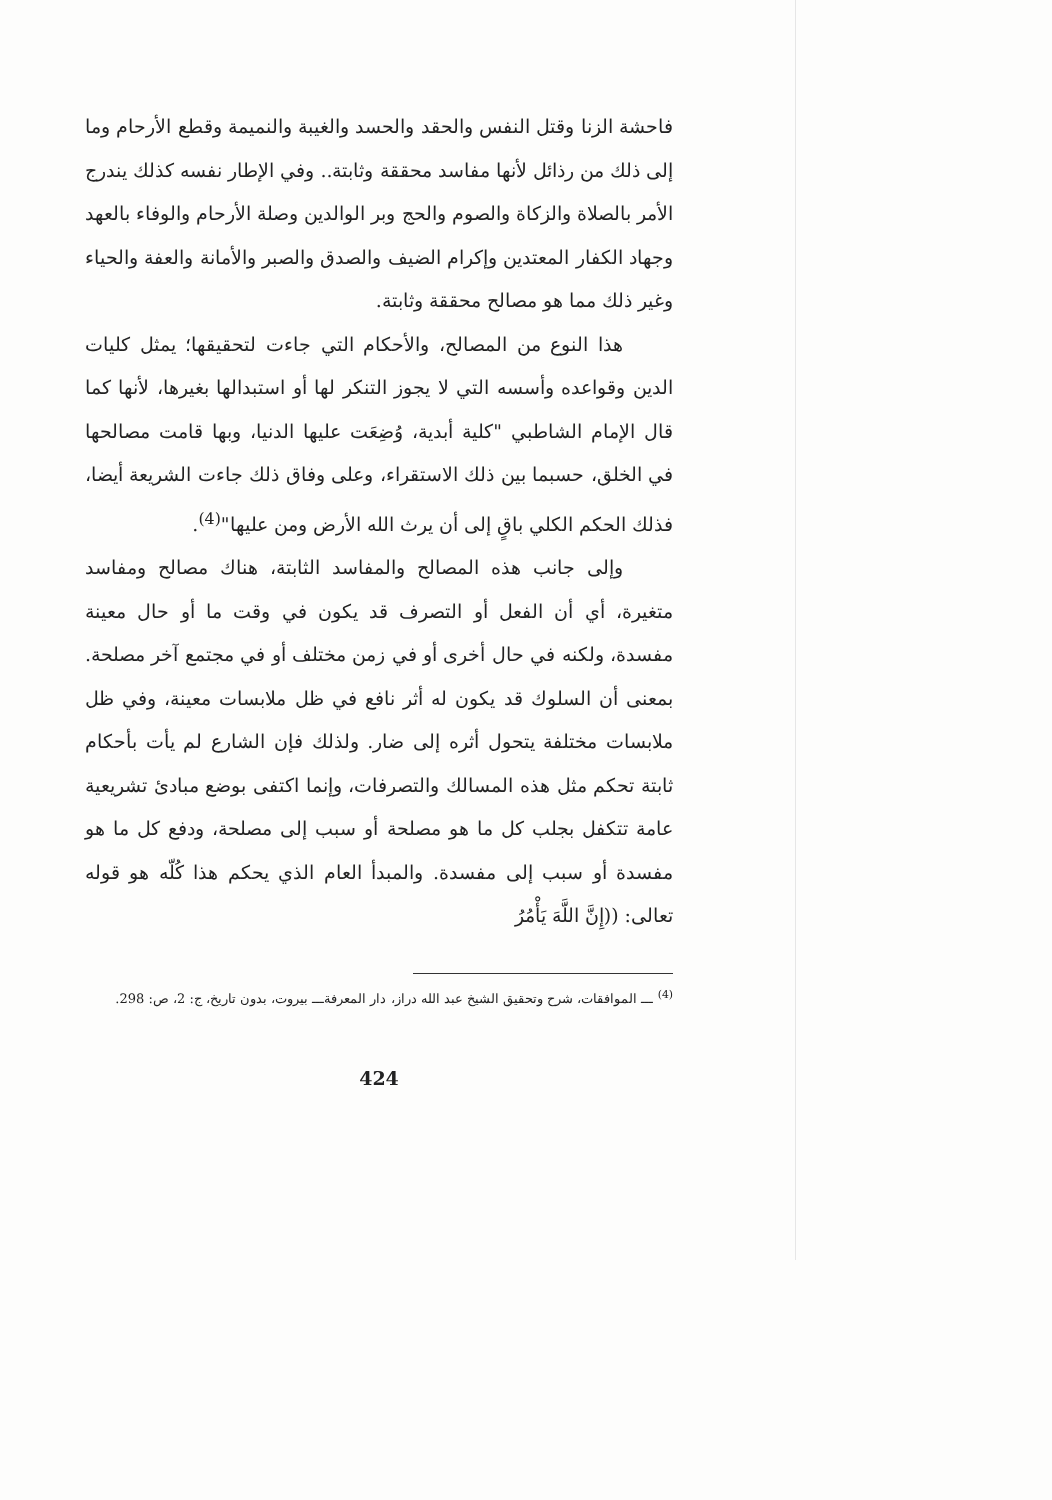فاحشة الزنا وقتل النفس والحقد والحسد والغيبة والنميمة وقطع الأرحام وما إلى ذلك من رذائل لأنها مفاسد محققة وثابتة.. وفي الإطار نفسه كذلك يندرج الأمر بالصلاة والزكاة والصوم والحج وبر الوالدين وصلة الأرحام والوفاء بالعهد وجهاد الكفار المعتدين وإكرام الضيف والصدق والصبر والأمانة والعفة والحياء وغير ذلك مما هو مصالح محققة وثابتة.
هذا النوع من المصالح، والأحكام التي جاءت لتحقيقها؛ يمثل كليات الدين وقواعده وأسسه التي لا يجوز التنكر لها أو استبدالها بغيرها، لأنها كما قال الإمام الشاطبي "كلية أبدية، وُضِعَت عليها الدنيا، وبها قامت مصالحها في الخلق، حسبما بين ذلك الاستقراء، وعلى وفاق ذلك جاءت الشريعة أيضا، فذلك الحكم الكلي باقٍ إلى أن يرث الله الأرض ومن عليها"<sup>(4)</sup>.
وإلى جانب هذه المصالح والمفاسد الثابتة، هناك مصالح ومفاسد متغيرة، أي أن الفعل أو التصرف قد يكون في وقت ما أو حال معينة مفسدة، ولكنه في حال أخرى أو في زمن مختلف أو في مجتمع آخر مصلحة. بمعنى أن السلوك قد يكون له أثر نافع في ظل ملابسات معينة، وفي ظل ملابسات مختلفة يتحول أثره إلى ضار. ولذلك فإن الشارع لم يأت بأحكام ثابتة تحكم مثل هذه المسالك والتصرفات، وإنما اكتفى بوضع مبادئ تشريعية عامة تتكفل بجلب كل ما هو مصلحة أو سبب إلى مصلحة، ودفع كل ما هو مفسدة أو سبب إلى مفسدة. والمبدأ العام الذي يحكم هذا كُلّه هو قوله تعالى: ((إِنَّ اللَّهَ يَأْمُرُ
<sup>(4)</sup> ـــ الموافقات، شرح وتحقيق الشيخ عبد الله دراز، دار المعرفةـــ بيروت، بدون تاريخ، ج: 2، ص: 298.
424